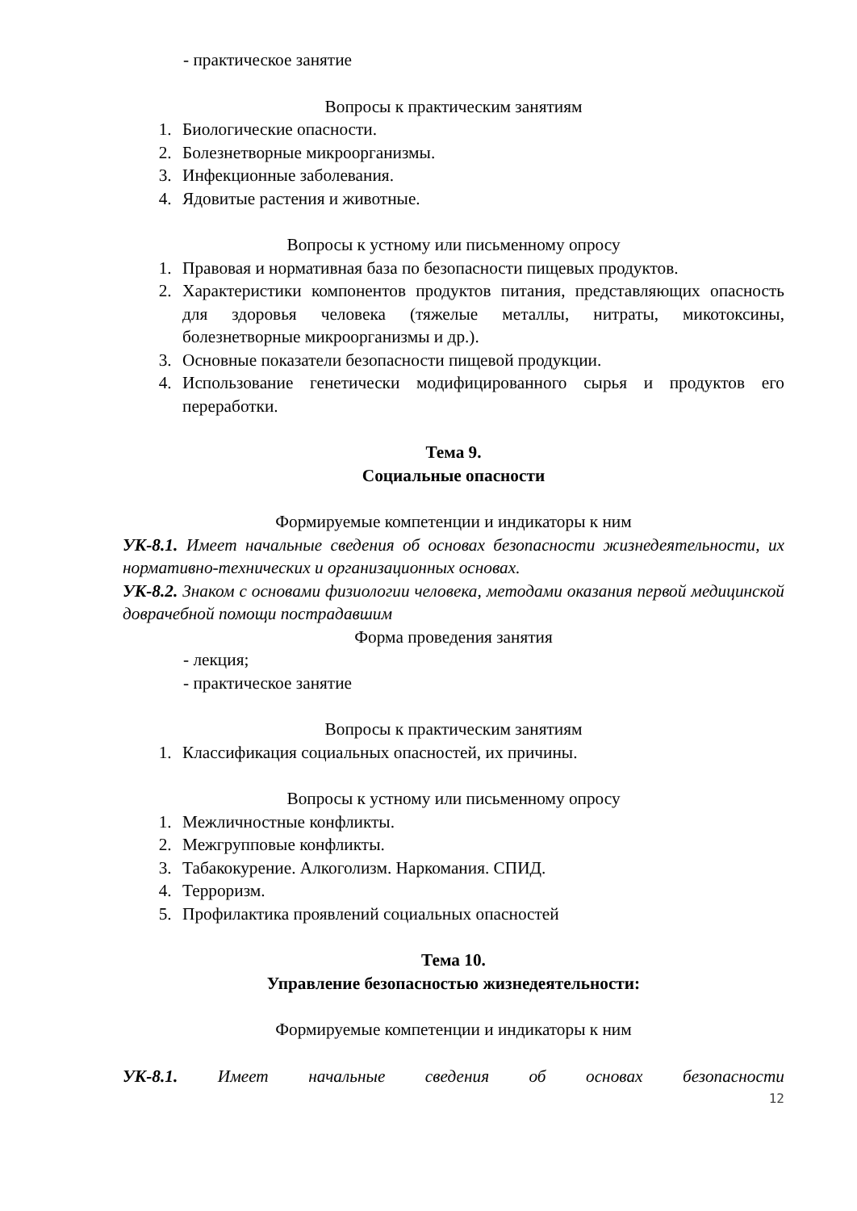- практическое занятие
Вопросы к практическим занятиям
1. Биологические опасности.
2. Болезнетворные микроорганизмы.
3. Инфекционные заболевания.
4. Ядовитые растения и животные.
Вопросы к устному или письменному опросу
1. Правовая и нормативная база по безопасности пищевых продуктов.
2. Характеристики компонентов продуктов питания, представляющих опасность для здоровья человека (тяжелые металлы, нитраты, микотоксины, болезнетворные микроорганизмы и др.).
3. Основные показатели безопасности пищевой продукции.
4. Использование генетически модифицированного сырья и продуктов его переработки.
Тема 9.
Социальные опасности
Формируемые компетенции и индикаторы к ним
УК-8.1. Имеет начальные сведения об основах безопасности жизнедеятельности, их нормативно-технических и организационных основах.
УК-8.2. Знаком с основами физиологии человека, методами оказания первой медицинской доврачебной помощи пострадавшим
Форма проведения занятия
- лекция;
- практическое занятие
Вопросы к практическим занятиям
1. Классификация социальных опасностей, их причины.
Вопросы к устному или письменному опросу
1. Межличностные конфликты.
2. Межгрупповые конфликты.
3. Табакокурение. Алкоголизм. Наркомания. СПИД.
4. Терроризм.
5. Профилактика проявлений социальных опасностей
Тема 10.
Управление безопасностью жизнедеятельности:
Формируемые компетенции и индикаторы к ним
УК-8.1. Имеет начальные сведения об основах безопасности
12